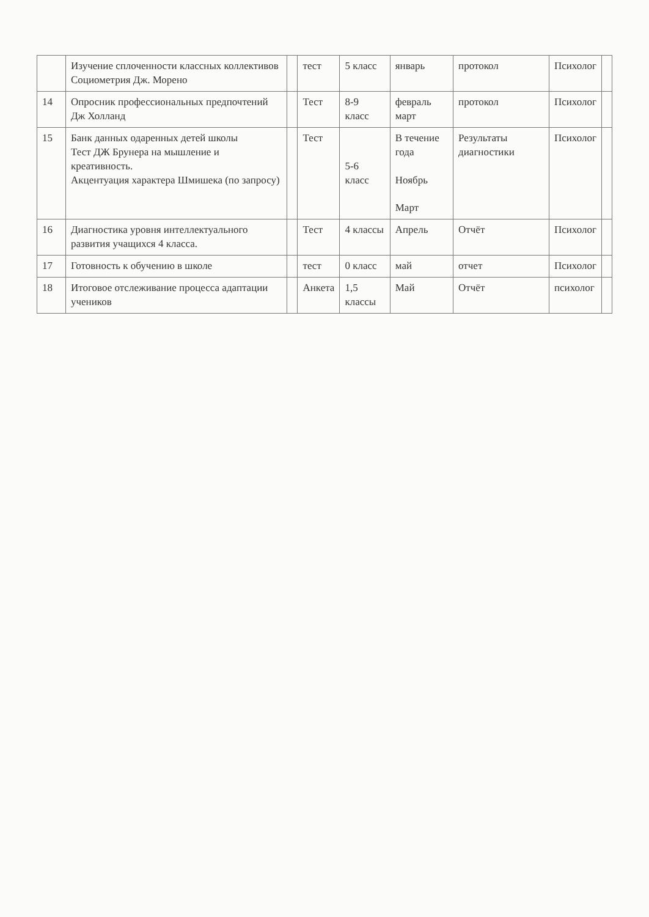| | Изучение сплоченности классных коллективов Социометрия Дж. Морено | | тест | 5 класс | январь | протокол | Психолог | |
| 14 | Опросник профессиональных предпочтений Дж Холланд | | Тест | 8-9 класс | февраль март | протокол | Психолог | |
| 15 | Банк данных одаренных детей школы Тест ДЖ Брунера на мышление и креативность. Акцентуация характера Шмишека (по запросу) | | Тест | 5-6 класс | В течение года Ноябрь Март | Результаты диагностики | Психолог | |
| 16 | Диагностика уровня интеллектуального развития учащихся 4 класса. | | Тест | 4 классы | Апрель | Отчёт | Психолог | |
| 17 | Готовность к обучению в школе | | тест | 0 класс | май | отчет | Психолог | |
| 18 | Итоговое отслеживание процесса адаптации учеников | | Анкета | 1,5 классы | Май | Отчёт | психолог | |